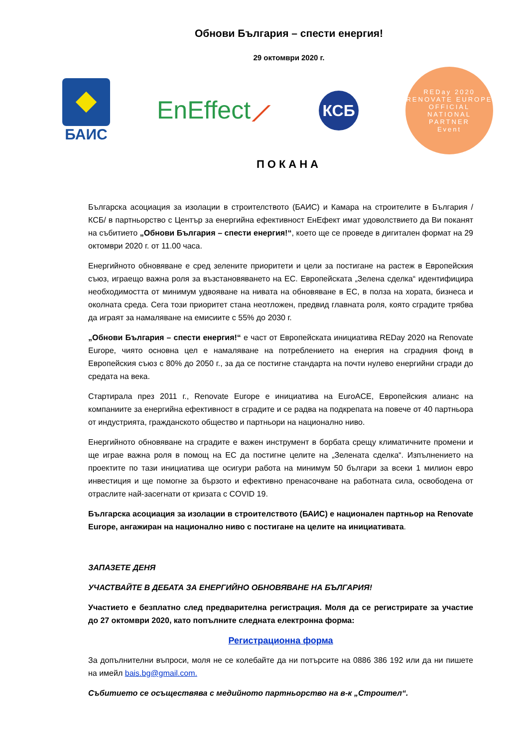Обнови България – спести енергия!
29 октомври 2020 г.
БАИС
EnEffect⟋
КСБ
REDay 2020
RENOVATE EUROPE
OFFICIAL
NATIONAL
PARTNER
Event
ПОКАНА
Българска асоциация за изолации в строителството (БАИС) и Камара на строителите в България /КСБ/ в партньорство с Център за енергийна ефективност ЕнЕфект имат удоволствието да Ви поканят на събитието „Обнови България – спести енергия!“, което ще се проведе в дигитален формат на 29 октомври 2020 г. от 11.00 часа.
Енергийното обновяване е сред зелените приоритети и цели за постигане на растеж в Европейския съюз, играещо важна роля за възстановяването на ЕС. Европейската „Зелена сделка“ идентифицира необходимостта от минимум удвояване на нивата на обновяване в ЕС, в полза на хората, бизнеса и околната среда. Сега този приоритет стана неотложен, предвид главната роля, която сградите трябва да играят за намаляване на емисиите с 55% до 2030 г.
„Обнови България – спести енергия!“ е част от Европейската инициатива REDay 2020 на Renovate Europe, чиято основна цел е намаляване на потреблението на енергия на сградния фонд в Европейския съюз с 80% до 2050 г., за да се постигне стандарта на почти нулево енергийни сгради до средата на века.
Стартирала през 2011 г., Renovate Europe е инициатива на EuroACE, Европейския алианс на компаниите за енергийна ефективност в сградите и се радва на подкрепата на повече от 40 партньора от индустрията, гражданското общество и партньори на национално ниво.
Енергийното обновяване на сградите е важен инструмент в борбата срещу климатичните промени и ще играе важна роля в помощ на ЕС да постигне целите на „Зелената сделка“. Изпълнението на проектите по тази инициатива ще осигури работа на минимум 50 българи за всеки 1 милион евро инвестиция и ще помогне за бързото и ефективно пренасочване на работната сила, освободена от отраслите най-засегнати от кризата с COVID 19.
Българска асоциация за изолации в строителството (БАИС) е национален партньор на Renovate Europe, ангажиран на национално ниво с постигане на целите на инициативата.
ЗАПАЗЕТЕ ДЕНЯ
УЧАСТВАЙТЕ В ДЕБАТА ЗА ЕНЕРГИЙНО ОБНОВЯВАНЕ НА БЪЛГАРИЯ!
Участието е безплатно след предварителна регистрация. Моля да се регистрирате за участие до 27 октомври 2020, като попълните следната електронна форма:
Регистрационна форма
За допълнителни въпроси, моля не се колебайте да ни потърсите на 0886 386 192 или да ни пишете на имейл bais.bg@gmail.com.
Събитието се осъществява с медийното партньорство на в-к „Строител“.